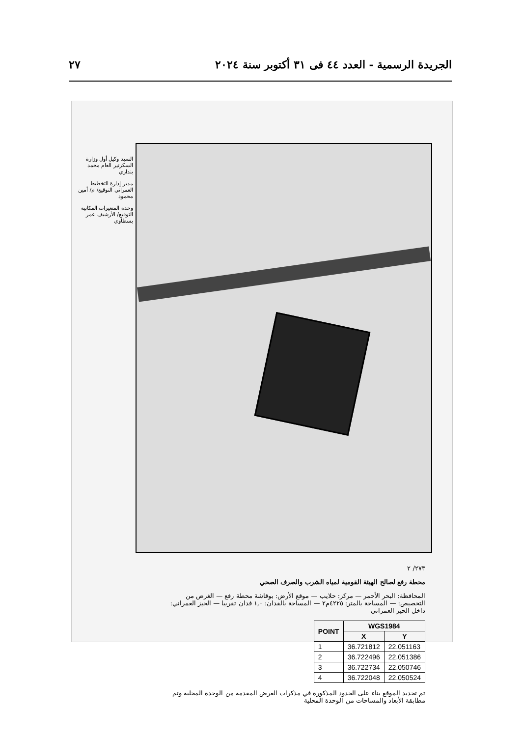الجريدة الرسمية - العدد ٤٤ فى ٣١ أكتوبر سنة ٢٠٢٤ ٢٧
السيد وكيل أول وزارة السكرتير العام محمد بنداري
مدير إدارة التخطيط العمراني التوقيع/ م/ أمين محمود
وحدة المتغيرات المكانية التوقيع/ الأرشيف عمر بسطاوي
٢٧٣/ ٢
محطة رفع لصالح الهيئة القومية لمياه الشرب والصرف الصحي
المحافظة: البحر الأحمر — مركز: حلايب — موقع الأرض: بوقاشة محطة رفع — الغرض من التخصيص: — المساحة بالمتر: ٤٢٢٥م٢ — المساحة بالفدان: ١,٠ فدان تقريبا — الحيز العمراني: داخل الحيز العمراني
| POINT | WGS1984 | |
| --- | --- | --- |
| | X | Y |
| 1 | 36.721812 | 22.051163 |
| 2 | 36.722496 | 22.051386 |
| 3 | 36.722734 | 22.050746 |
| 4 | 36.722048 | 22.050524 |
تم تحديد الموقع بناء على الحدود المذكورة في مذكرات العرض المقدمة من الوحدة المحلية وتم مطابقة الأبعاد والمساحات من الوحدة المحلية